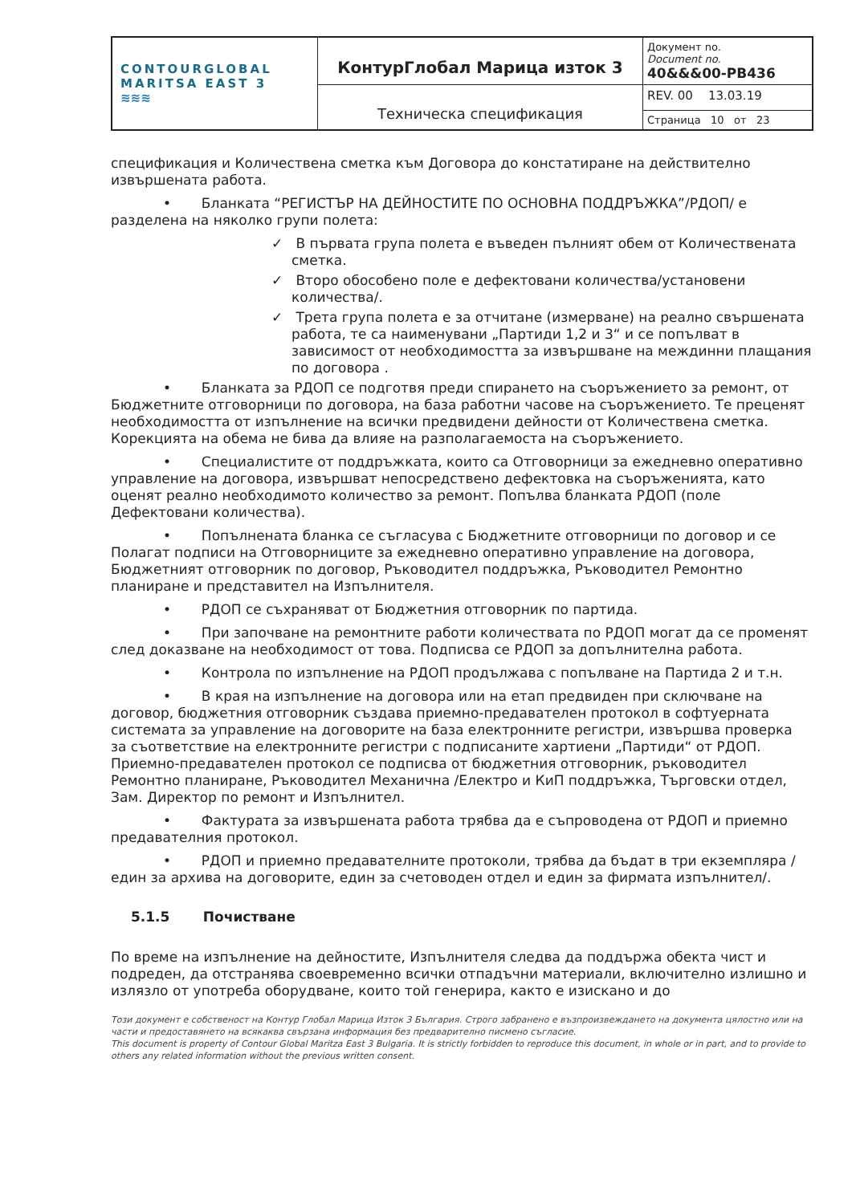| CONTOURGLOBAL MARITSA EAST 3 ≋≋≋ | КонтурГлобал Марица изток 3 | Документ no. Document no. 40&&&00-PB436 |
| | Техническа спецификация | REV. 00 13.03.19 |
| | | Страница 10 от 23 |
спецификация и Количествена сметка към Договора до констатиране на действително извършената работа.
• Бланката “РЕГИСТЪР НА ДЕЙНОСТИТЕ ПО ОСНОВНА ПОДДРЪЖКА”/РДОП/ е разделена на няколко групи полета:
✓ В първата група полета е въведен пълният обем от Количествената сметка.
✓ Второ обособено поле е дефектовани количества/установени количества/.
✓ Трета група полета е за отчитане (измерване) на реално свършената работа, те са наименувани „Партиди 1,2 и 3“ и се попълват в зависимост от необходимостта за извършване на междинни плащания по договора .
• Бланката за РДОП се подготвя преди спирането на съоръжението за ремонт, от Бюджетните отговорници по договора, на база работни часове на съоръжението. Те преценят необходимостта от изпълнение на всички предвидени дейности от Количествена сметка. Корекцията на обема не бива да влияе на разполагаемоста на съоръжението.
• Специалистите от поддръжката, които са Отговорници за ежедневно оперативно управление на договора, извършват непосредствено дефектовка на съоръженията, като оценят реално необходимото количество за ремонт. Попълва бланката РДОП (поле Дефектовани количества).
• Попълнената бланка се съгласува с Бюджетните отговорници по договор и се Полагат подписи на Отговорниците за ежедневно оперативно управление на договора, Бюджетният отговорник по договор, Ръководител поддръжка, Ръководител Ремонтно планиране и представител на Изпълнителя.
• РДОП се съхраняват от Бюджетния отговорник по партида.
• При започване на ремонтните работи количествата по РДОП могат да се променят след доказване на необходимост от това. Подписва се РДОП за допълнителна работа.
• Контрола по изпълнение на РДОП продължава с попълване на Партида 2 и т.н.
• В края на изпълнение на договора или на етап предвиден при сключване на договор, бюджетния отговорник създава приемно-предавателен протокол в софтуерната системата за управление на договорите на база електронните регистри, извършва проверка за съответствие на електронните регистри с подписаните хартиени „Партиди“ от РДОП. Приемно-предавателен протокол се подписва от бюджетния отговорник, ръководител Ремонтно планиране, Ръководител Механична /Електро и КиП поддръжка, Търговски отдел, Зам. Директор по ремонт и Изпълнител.
• Фактурата за извършената работа трябва да е съпроводена от РДОП и приемно предавателния протокол.
• РДОП и приемно предавателните протоколи, трябва да бъдат в три екземпляра / един за архива на договорите, един за счетоводен отдел и един за фирмата изпълнител/.
5.1.5 Почистване
По време на изпълнение на дейностите, Изпълнителя следва да поддържа обекта чист и подреден, да отстранява своевременно всички отпадъчни материали, включително излишно и излязло от употреба оборудване, които той генерира, както е изискано и до
Този документ е собственост на Контур Глобал Марица Изток 3 България. Строго забранено е възпроизвеждането на документа цялостно или на части и предоставянето на всякаква свързана информация без предварително писмено съгласие.
This document is property of Contour Global Maritza East 3 Bulgaria. It is strictly forbidden to reproduce this document, in whole or in part, and to provide to others any related information without the previous written consent.